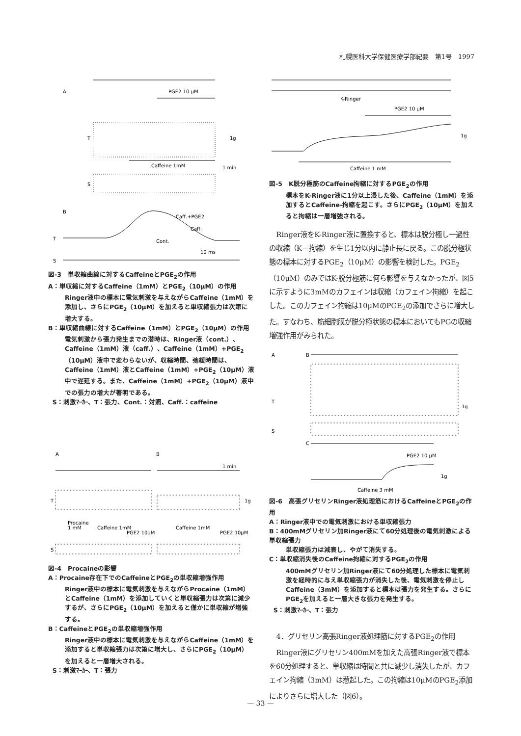札幌医科大学保健医療学部紀要　第1号　1997
A
PGE2 10 μM
T
1g
Caffeine 1mM
1 min
S
B
Caff.+PGE2
Caff.
Cont.
T
10 ms
S
図-3　単収縮曲線に対するCaffeineとPGE<sub>2</sub>の作用
A：単収縮に対するCaffeine（1mM）とPGE<sub>2</sub>（10μM）の作用
Ringer液中の標本に電気刺激を与えながらCaffeine（1mM）を添加し、さらにPGE<sub>2</sub>（10μM）を加えると単収縮張力は次第に増大する。
B：単収縮曲線に対するCaffeine（1mM）とPGE<sub>2</sub>（10μM）の作用
電気刺激から張力発生までの潜時は、Ringer液（cont.）、Caffeine（1mM）液（caff.）、Caffeine（1mM）+PGE<sub>2</sub>（10μM）液中で変わらないが、収縮時間、弛緩時間は、Caffeine（1mM）液とCaffeine（1mM）+PGE<sub>2</sub>（10μM）液中で遅延する。また、Caffeine（1mM）+PGE<sub>2</sub>（10μM）液中での張力の増大が著明である。
S：刺激ﾏｰｶｰ、T：張力、Cont.：対照、Caff.：caffeine
A
B
1 min
T
1g
Procaine
1 mM
Caffeine 1mM
PGE2 10μM
Caffeine 1mM
PGE2 10μM
S
図-4　Procaineの影響
A：Procaine存在下でのCaffeineとPGE<sub>2</sub>の単収縮増強作用
Ringer液中の標本に電気刺激を与えながらProcaine（1mM）とCaffeine（1mM）を添加していくと単収縮張力は次第に減少するが、さらにPGE<sub>2</sub>（10μM）を加えると僅かに単収縮が増強する。
B：CaffeineとPGE<sub>2</sub>の単収縮増強作用
Ringer液中の標本に電気刺激を与えながらCaffeine（1mM）を添加すると単収縮張力は次第に増大し、さらにPGE<sub>2</sub>（10μM）を加えると一層増大される。
S：刺激ﾏｰｶｰ、T：張力
K-Ringer
PGE2 10 μM
1g
Caffeine 1 mM
図-5　K脱分極筋のCaffeine拘縮に対するPGE<sub>2</sub>の作用
標本をK-Ringer液に1分以上浸した後、Caffeine（1mM）を添加するとCaffeine-拘縮を起こす。さらにPGE<sub>2</sub>（10μM）を加えると拘縮は一層増強される。
Ringer液をK-Ringer液に置換すると、標本は脱分極し一過性の収縮（K－拘縮）を生じ1分以内に静止長に戻る。この脱分極状態の標本に対するPGE<sub>2</sub>（10μM）の影響を検討した。PGE<sub>2</sub>（10μM）のみではK-脱分極筋に何ら影響を与えなかったが、図5に示すように3mMのカフェインは収縮（カフェイン拘縮）を起こした。このカフェイン拘縮は10μMのPGE<sub>2</sub>の添加でさらに増大した。すなわち、筋細胞膜が脱分極状態の標本においてもPGの収縮増強作用がみられた。
A
B
T
S
1g
C
PGE2 10 μM
1g
Caffeine 3 mM
図-6　高張グリセリンRinger液処理筋におけるCaffeineとPGE<sub>2</sub>の作用
A：Ringer液中での電気刺激における単収縮張力
B：400mMグリセリン加Ringer液にて60分処理後の電気刺激による単収縮張力
単収縮張力は減衰し、やがて消失する。
C：単収縮消失後のCaffeine拘縮に対するPGE<sub>2</sub>の作用
400mMグリセリン加Ringer液にて60分処理した標本に電気刺激を経時的に与え単収縮張力が消失した後、電気刺激を停止しCaffeine（3mM）を添加すると標本は張力を発生する。さらにPGE<sub>2</sub>を加えると一層大きな張力を発生する。
S：刺激ﾏｰｶｰ、T：張力
4．グリセリン高張Ringer液処理筋に対するPGE<sub>2</sub>の作用
Ringer液にグリセリン400mMを加えた高張Ringer液で標本を60分処理すると、単収縮は時間と共に減少し消失したが、カフェイン拘縮（3mM）は惹起した。この拘縮は10μMのPGE<sub>2</sub>添加によりさらに増大した（図6）。
— 33 —